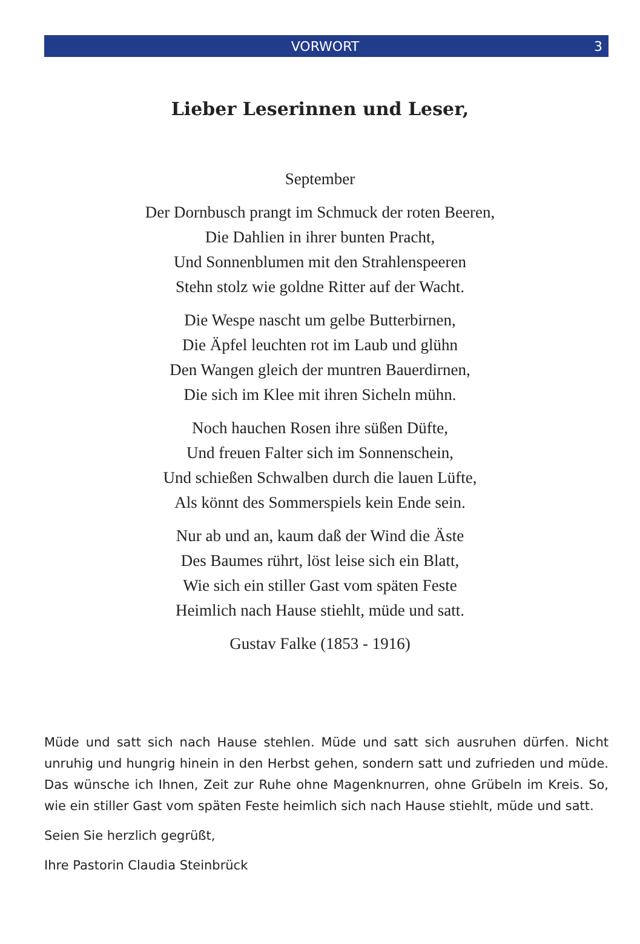VORWORT 3
Lieber Leserinnen und Leser,
September
Der Dornbusch prangt im Schmuck der roten Beeren,
Die Dahlien in ihrer bunten Pracht,
Und Sonnenblumen mit den Strahlenspeeren
Stehn stolz wie goldne Ritter auf der Wacht.
Die Wespe nascht um gelbe Butterbirnen,
Die Äpfel leuchten rot im Laub und glühn
Den Wangen gleich der muntren Bauerdirnen,
Die sich im Klee mit ihren Sicheln mühn.
Noch hauchen Rosen ihre süßen Düfte,
Und freuen Falter sich im Sonnenschein,
Und schießen Schwalben durch die lauen Lüfte,
Als könnt des Sommerspiels kein Ende sein.
Nur ab und an, kaum daß der Wind die Äste
Des Baumes rührt, löst leise sich ein Blatt,
Wie sich ein stiller Gast vom späten Feste
Heimlich nach Hause stiehlt, müde und satt.
Gustav Falke (1853 - 1916)
Müde und satt sich nach Hause stehlen. Müde und satt sich ausruhen dürfen. Nicht unruhig und hungrig hinein in den Herbst gehen, sondern satt und zufrieden und müde. Das wünsche ich Ihnen, Zeit zur Ruhe ohne Magenknurren, ohne Grübeln im Kreis. So, wie ein stiller Gast vom späten Feste heimlich sich nach Hause stiehlt, müde und satt.
Seien Sie herzlich gegrüßt,
Ihre Pastorin Claudia Steinbrück